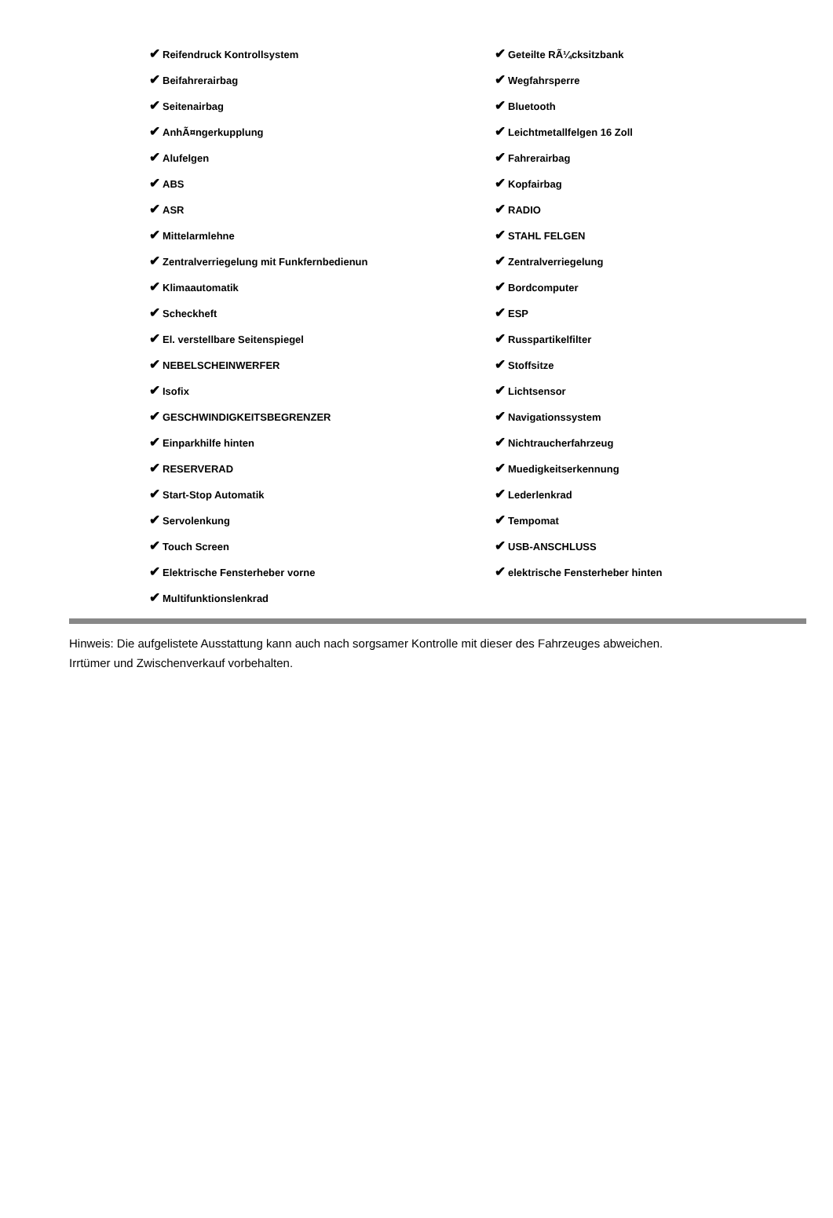| ✔ Reifendruck Kontrollsystem | ✔ Geteilte RÃ¼cksitzbank |
| ✔ Beifahrerairbag | ✔ Wegfahrsperre |
| ✔ Seitenairbag | ✔ Bluetooth |
| ✔ AnhÃ¤ngerkupplung | ✔ Leichtmetallfelgen 16 Zoll |
| ✔ Alufelgen | ✔ Fahrerairbag |
| ✔ ABS | ✔ Kopfairbag |
| ✔ ASR | ✔ RADIO |
| ✔ Mittelarmlehne | ✔ STAHL FELGEN |
| ✔ Zentralverriegelung mit Funkfernbedienun | ✔ Zentralverriegelung |
| ✔ Klimaautomatik | ✔ Bordcomputer |
| ✔ Scheckheft | ✔ ESP |
| ✔ El. verstellbare Seitenspiegel | ✔ Russpartikelfilter |
| ✔ NEBELSCHEINWERFER | ✔ Stoffsitze |
| ✔ Isofix | ✔ Lichtsensor |
| ✔ GESCHWINDIGKEITSBEGRENZER | ✔ Navigationssystem |
| ✔ Einparkhilfe hinten | ✔ Nichtraucherfahrzeug |
| ✔ RESERVERAD | ✔ Muedigkeitserkennung |
| ✔ Start-Stop Automatik | ✔ Lederlenkrad |
| ✔ Servolenkung | ✔ Tempomat |
| ✔ Touch Screen | ✔ USB-ANSCHLUSS |
| ✔ Elektrische Fensterheber vorne | ✔ elektrische Fensterheber hinten |
| ✔ Multifunktionslenkrad | |
Hinweis: Die aufgelistete Ausstattung kann auch nach sorgsamer Kontrolle mit dieser des Fahrzeuges abweichen. Irrtümer und Zwischenverkauf vorbehalten.